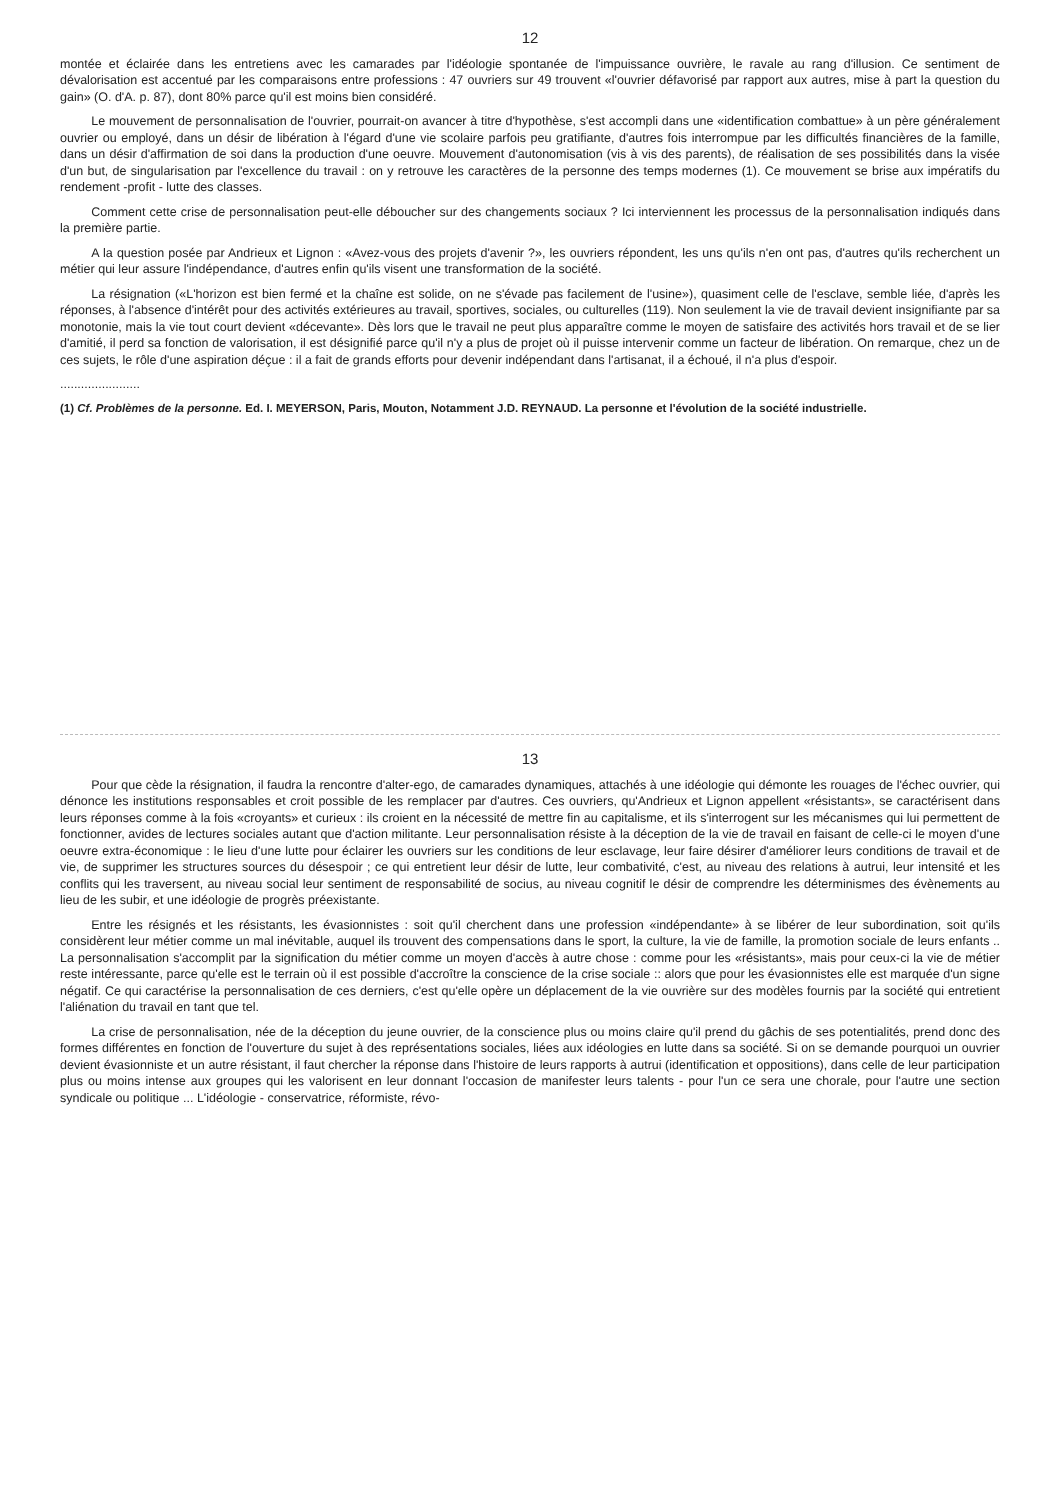12
montée et éclairée dans les entretiens avec les camarades par l'idéologie spontanée de l'impuissance ouvrière, le ravale au rang d'illusion. Ce sentiment de dévalorisation est accentué par les comparaisons entre professions : 47 ouvriers sur 49 trouvent «l'ouvrier défavorisé par rapport aux autres, mise à part la question du gain» (O. d'A. p. 87), dont 80% parce qu'il est moins bien considéré.
Le mouvement de personnalisation de l'ouvrier, pourrait-on avancer à titre d'hypothèse, s'est accompli dans une «identification combattue» à un père généralement ouvrier ou employé, dans un désir de libération à l'égard d'une vie scolaire parfois peu gratifiante, d'autres fois interrompue par les difficultés financières de la famille, dans un désir d'affirmation de soi dans la production d'une oeuvre. Mouvement d'autonomisation (vis à vis des parents), de réalisation de ses possibilités dans la visée d'un but, de singularisation par l'excellence du travail : on y retrouve les caractères de la personne des temps modernes (1). Ce mouvement se brise aux impératifs du rendement -profit - lutte des classes.
Comment cette crise de personnalisation peut-elle déboucher sur des changements sociaux ? Ici interviennent les processus de la personnalisation indiqués dans la première partie.
A la question posée par Andrieux et Lignon : «Avez-vous des projets d'avenir ?», les ouvriers répondent, les uns qu'ils n'en ont pas, d'autres qu'ils recherchent un métier qui leur assure l'indépendance, d'autres enfin qu'ils visent une transformation de la société.
La résignation («L'horizon est bien fermé et la chaîne est solide, on ne s'évade pas facilement de l'usine»), quasiment celle de l'esclave, semble liée, d'après les réponses, à l'absence d'intérêt pour des activités extérieures au travail, sportives, sociales, ou culturelles (119). Non seulement la vie de travail devient insignifiante par sa monotonie, mais la vie tout court devient «décevante». Dès lors que le travail ne peut plus apparaître comme le moyen de satisfaire des activités hors travail et de se lier d'amitié, il perd sa fonction de valorisation, il est désignifié parce qu'il n'y a plus de projet où il puisse intervenir comme un facteur de libération. On remarque, chez un de ces sujets, le rôle d'une aspiration déçue : il a fait de grands efforts pour devenir indépendant dans l'artisanat, il a échoué, il n'a plus d'espoir.
.......................
(1) Cf. Problèmes de la personne. Ed. I. MEYERSON, Paris, Mouton, Notamment J.D. REYNAUD. La personne et l'évolution de la société industrielle.
13
Pour que cède la résignation, il faudra la rencontre d'alter-ego, de camarades dynamiques, attachés à une idéologie qui démonte les rouages de l'échec ouvrier, qui dénonce les institutions responsables et croit possible de les remplacer par d'autres. Ces ouvriers, qu'Andrieux et Lignon appellent «résistants», se caractérisent dans leurs réponses comme à la fois «croyants» et curieux : ils croient en la nécessité de mettre fin au capitalisme, et ils s'interrogent sur les mécanismes qui lui permettent de fonctionner, avides de lectures sociales autant que d'action militante. Leur personnalisation résiste à la déception de la vie de travail en faisant de celle-ci le moyen d'une oeuvre extra-économique : le lieu d'une lutte pour éclairer les ouvriers sur les conditions de leur esclavage, leur faire désirer d'améliorer leurs conditions de travail et de vie, de supprimer les structures sources du désespoir ; ce qui entretient leur désir de lutte, leur combativité, c'est, au niveau des relations à autrui, leur intensité et les conflits qui les traversent, au niveau social leur sentiment de responsabilité de socius, au niveau cognitif le désir de comprendre les déterminismes des évènements au lieu de les subir, et une idéologie de progrès préexistante.
Entre les résignés et les résistants, les évasionnistes : soit qu'il cherchent dans une profession «indépendante» à se libérer de leur subordination, soit qu'ils considèrent leur métier comme un mal inévitable, auquel ils trouvent des compensations dans le sport, la culture, la vie de famille, la promotion sociale de leurs enfants .. La personnalisation s'accomplit par la signification du métier comme un moyen d'accès à autre chose : comme pour les «résistants», mais pour ceux-ci la vie de métier reste intéressante, parce qu'elle est le terrain où il est possible d'accroître la conscience de la crise sociale :: alors que pour les évasionnistes elle est marquée d'un signe négatif. Ce qui caractérise la personnalisation de ces derniers, c'est qu'elle opère un déplacement de la vie ouvrière sur des modèles fournis par la société qui entretient l'aliénation du travail en tant que tel.
La crise de personnalisation, née de la déception du jeune ouvrier, de la conscience plus ou moins claire qu'il prend du gâchis de ses potentialités, prend donc des formes différentes en fonction de l'ouverture du sujet à des représentations sociales, liées aux idéologies en lutte dans sa société. Si on se demande pourquoi un ouvrier devient évasionniste et un autre résistant, il faut chercher la réponse dans l'histoire de leurs rapports à autrui (identification et oppositions), dans celle de leur participation plus ou moins intense aux groupes qui les valorisent en leur donnant l'occasion de manifester leurs talents - pour l'un ce sera une chorale, pour l'autre une section syndicale ou politique ... L'idéologie - conservatrice, réformiste, révo-